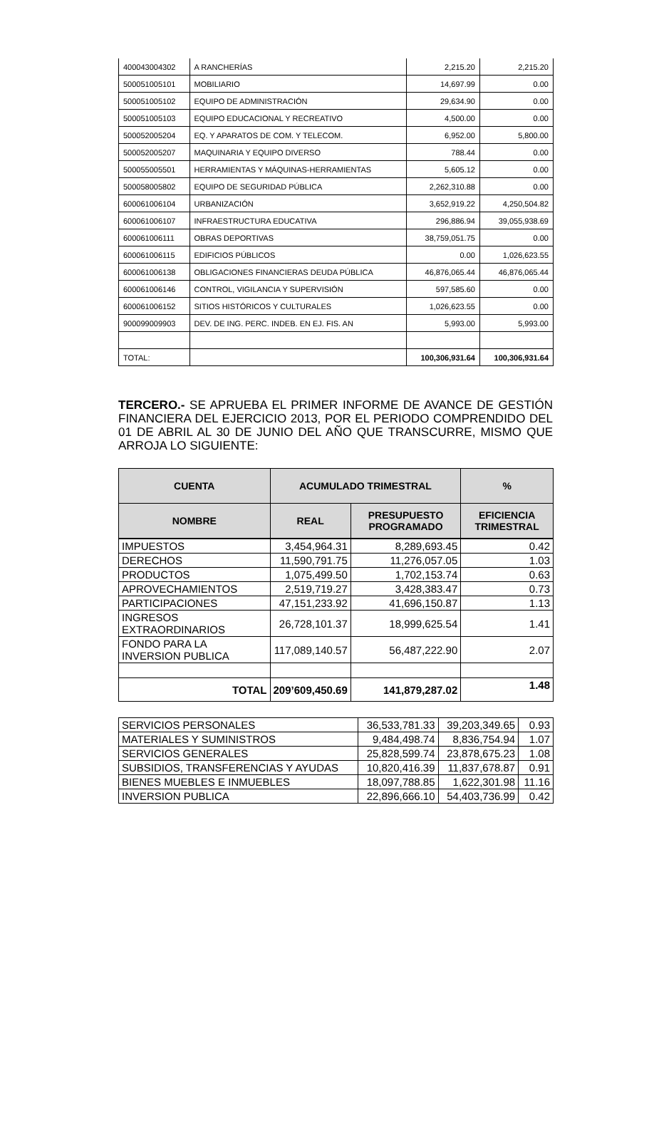| 400043004302 | A RANCHERÍAS | 2,215.20 | 2,215.20 |
| 500051005101 | MOBILIARIO | 14,697.99 | 0.00 |
| 500051005102 | EQUIPO DE ADMINISTRACIÓN | 29,634.90 | 0.00 |
| 500051005103 | EQUIPO EDUCACIONAL Y RECREATIVO | 4,500.00 | 0.00 |
| 500052005204 | EQ. Y APARATOS DE COM. Y TELECOM. | 6,952.00 | 5,800.00 |
| 500052005207 | MAQUINARIA Y EQUIPO DIVERSO | 788.44 | 0.00 |
| 500055005501 | HERRAMIENTAS Y MÁQUINAS-HERRAMIENTAS | 5,605.12 | 0.00 |
| 500058005802 | EQUIPO DE SEGURIDAD PÚBLICA | 2,262,310.88 | 0.00 |
| 600061006104 | URBANIZACIÓN | 3,652,919.22 | 4,250,504.82 |
| 600061006107 | INFRAESTRUCTURA EDUCATIVA | 296,886.94 | 39,055,938.69 |
| 600061006111 | OBRAS DEPORTIVAS | 38,759,051.75 | 0.00 |
| 600061006115 | EDIFICIOS PÚBLICOS | 0.00 | 1,026,623.55 |
| 600061006138 | OBLIGACIONES FINANCIERAS DEUDA PÚBLICA | 46,876,065.44 | 46,876,065.44 |
| 600061006146 | CONTROL, VIGILANCIA Y SUPERVISIÓN | 597,585.60 | 0.00 |
| 600061006152 | SITIOS HISTÓRICOS Y CULTURALES | 1,026,623.55 | 0.00 |
| 900099009903 | DEV. DE ING. PERC. INDEB. EN EJ. FIS. AN | 5,993.00 | 5,993.00 |
| TOTAL: | | 100,306,931.64 | 100,306,931.64 |
TERCERO.- SE APRUEBA EL PRIMER INFORME DE AVANCE DE GESTIÓN FINANCIERA DEL EJERCICIO 2013, POR EL PERIODO COMPRENDIDO DEL 01 DE ABRIL AL 30 DE JUNIO DEL AÑO QUE TRANSCURRE, MISMO QUE ARROJA LO SIGUIENTE:
| CUENTA | ACUMULADO TRIMESTRAL | | % |
| --- | --- | --- | --- |
| NOMBRE | REAL | PRESUPUESTO PROGRAMADO | EFICIENCIA TRIMESTRAL |
| IMPUESTOS | 3,454,964.31 | 8,289,693.45 | 0.42 |
| DERECHOS | 11,590,791.75 | 11,276,057.05 | 1.03 |
| PRODUCTOS | 1,075,499.50 | 1,702,153.74 | 0.63 |
| APROVECHAMIENTOS | 2,519,719.27 | 3,428,383.47 | 0.73 |
| PARTICIPACIONES | 47,151,233.92 | 41,696,150.87 | 1.13 |
| INGRESOS EXTRAORDINARIOS | 26,728,101.37 | 18,999,625.54 | 1.41 |
| FONDO PARA LA INVERSION PUBLICA | 117,089,140.57 | 56,487,222.90 | 2.07 |
| TOTAL | 209’609,450.69 | 141,879,287.02 | 1.48 |
| SERVICIOS PERSONALES | 36,533,781.33 | 39,203,349.65 | 0.93 |
| MATERIALES Y SUMINISTROS | 9,484,498.74 | 8,836,754.94 | 1.07 |
| SERVICIOS GENERALES | 25,828,599.74 | 23,878,675.23 | 1.08 |
| SUBSIDIOS, TRANSFERENCIAS Y AYUDAS | 10,820,416.39 | 11,837,678.87 | 0.91 |
| BIENES MUEBLES E INMUEBLES | 18,097,788.85 | 1,622,301.98 | 11.16 |
| INVERSION PUBLICA | 22,896,666.10 | 54,403,736.99 | 0.42 |